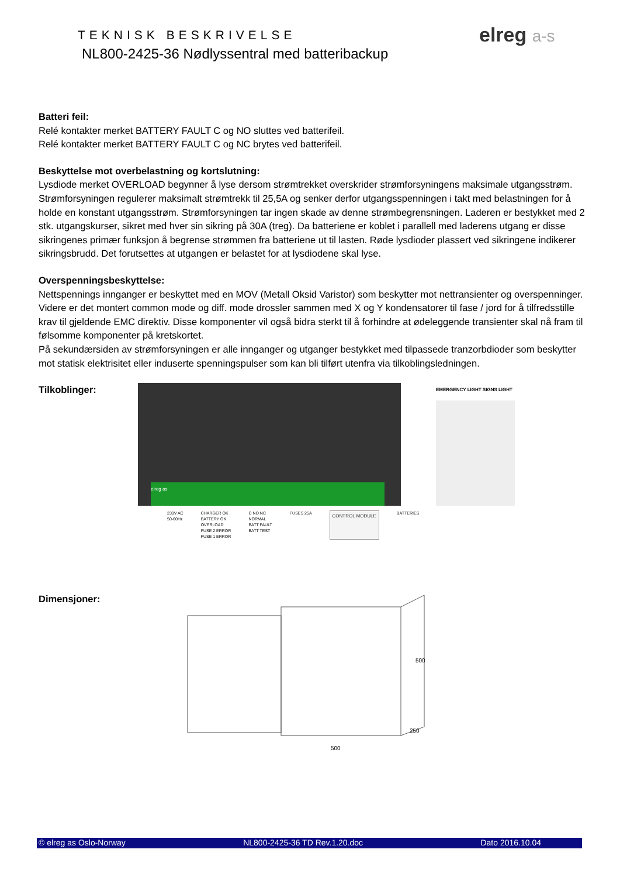TEKNISK BESKRIVELSE
NL800-2425-36 Nødlyssentral med batteribackup
elreg a-s
Batteri feil:
Relé kontakter merket BATTERY FAULT C og NO sluttes ved batterifeil.
Relé kontakter merket BATTERY FAULT C og NC brytes ved batterifeil.
Beskyttelse mot overbelastning og kortslutning:
Lysdiode merket OVERLOAD begynner å lyse dersom strømtrekket overskrider strømforsyningens maksimale utgangsstrøm. Strømforsyningen regulerer maksimalt strømtrekk til 25,5A og senker derfor utgangsspenningen i takt med belastningen for å holde en konstant utgangsstrøm. Strømforsyningen tar ingen skade av denne strømbegrensningen. Laderen er bestykket med 2 stk. utgangskurser, sikret med hver sin sikring på 30A (treg). Da batteriene er koblet i parallell med laderens utgang er disse sikringenes primær funksjon å begrense strømmen fra batteriene ut til lasten. Røde lysdioder plassert ved sikringene indikerer sikringsbrudd. Det forutsettes at utgangen er belastet for at lysdiodene skal lyse.
Overspenningsbeskyttelse:
Nettspennings innganger er beskyttet med en MOV (Metall Oksid Varistor) som beskytter mot nettransienter og overspenninger. Videre er det montert common mode og diff. mode drossler sammen med X og Y kondensatorer til fase / jord for å tilfredsstille krav til gjeldende EMC direktiv. Disse komponenter vil også bidra sterkt til å forhindre at ødeleggende transienter skal nå fram til følsomme komponenter på kretskortet.
På sekundærsiden av strømforsyningen er alle innganger og utganger bestykket med tilpassede tranzorbdioder som beskytter mot statisk elektrisitet eller induserte spenningspulser som kan bli tilført utenfra via tilkoblingsledningen.
Tilkoblinger:
elreg as
EMERGENCY LIGHT SIGNS LIGHT
230V AC
50-60Hz
CHARGER OK
BATTERY OK
OVERLOAD
FUSE 2 ERROR
FUSE 1 ERROR
C NO NC
NORMAL
BATT FAULT
BATT TEST
FUSES 25A
CONTROL MODULE
BATTERIES
Dimensjoner:
500
500
250
© elreg as Oslo-Norway NL800-2425-36 TD Rev.1.20.doc Dato 2016.10.04